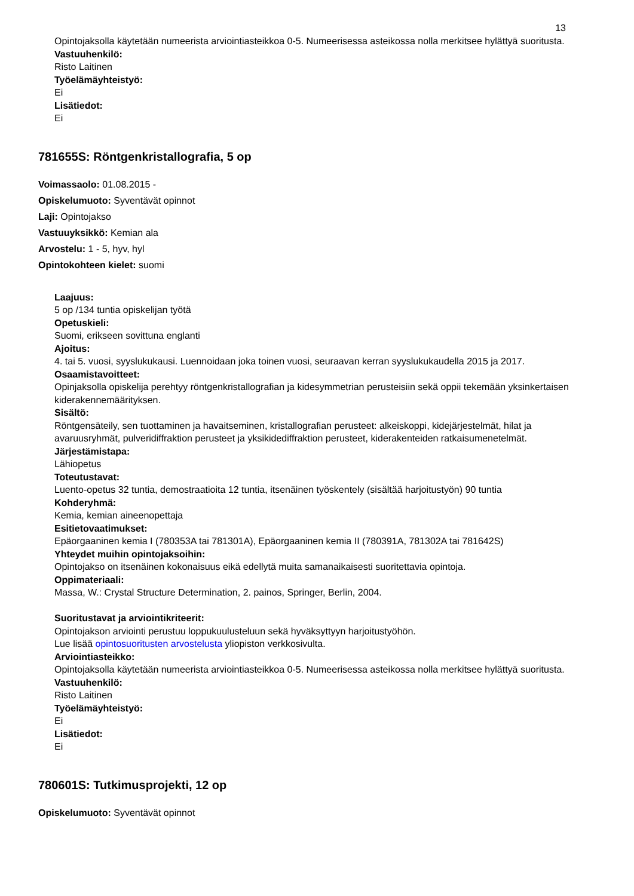13
Opintojaksolla käytetään numeerista arviointiasteikkoa 0-5. Numeerisessa asteikossa nolla merkitsee hylättyä suoritusta.
Vastuuhenkilö:
Risto Laitinen
Työelämäyhteistyö:
Ei
Lisätiedot:
Ei
781655S: Röntgenkristallografia, 5 op
Voimassaolo: 01.08.2015 -
Opiskelumuoto: Syventävät opinnot
Laji: Opintojakso
Vastuuyksikkö: Kemian ala
Arvostelu: 1 - 5, hyv, hyl
Opintokohteen kielet: suomi
Laajuus:
5 op /134 tuntia opiskelijan työtä
Opetuskieli:
Suomi, erikseen sovittuna englanti
Ajoitus:
4. tai 5. vuosi, syyslukukausi. Luennoidaan joka toinen vuosi, seuraavan kerran syyslukukaudella 2015 ja 2017.
Osaamistavoitteet:
Opinjaksolla opiskelija perehtyy röntgenkristallografian ja kidesymmetrian perusteisiin sekä oppii tekemään yksinkertaisen kiderakennemäärityksen.
Sisältö:
Röntgensäteily, sen tuottaminen ja havaitseminen, kristallografian perusteet: alkeiskoppi, kidejärjestelmät, hilat ja avaruusryhmät, pulveridiffraktion perusteet ja yksikidediffraktion perusteet, kiderakenteiden ratkaisumenetelmät.
Järjestämistapa:
Lähiopetus
Toteutustavat:
Luento-opetus 32 tuntia, demostraatioita 12 tuntia, itsenäinen työskentely (sisältää harjoitustyön) 90 tuntia
Kohderyhmä:
Kemia, kemian aineenopettaja
Esitietovaatimukset:
Epäorgaaninen kemia I (780353A tai 781301A), Epäorgaaninen kemia II (780391A, 781302A tai 781642S)
Yhteydet muihin opintojaksoihin:
Opintojakso on itsenäinen kokonaisuus eikä edellytä muita samanaikaisesti suoritettavia opintoja.
Oppimateriaali:
Massa, W.: Crystal Structure Determination, 2. painos, Springer, Berlin, 2004.
Suoritustavat ja arviointikriteerit:
Opintojakson arviointi perustuu loppukuulusteluun sekä hyväksyttyyn harjoitustyöhön.
Lue lisää opintosuoritusten arvostelusta yliopiston verkkosivulta.
Arviointiasteikko:
Opintojaksolla käytetään numeerista arviointiasteikkoa 0-5. Numeerisessa asteikossa nolla merkitsee hylättyä suoritusta.
Vastuuhenkilö:
Risto Laitinen
Työelämäyhteistyö:
Ei
Lisätiedot:
Ei
780601S: Tutkimusprojekti, 12 op
Opiskelumuoto: Syventävät opinnot